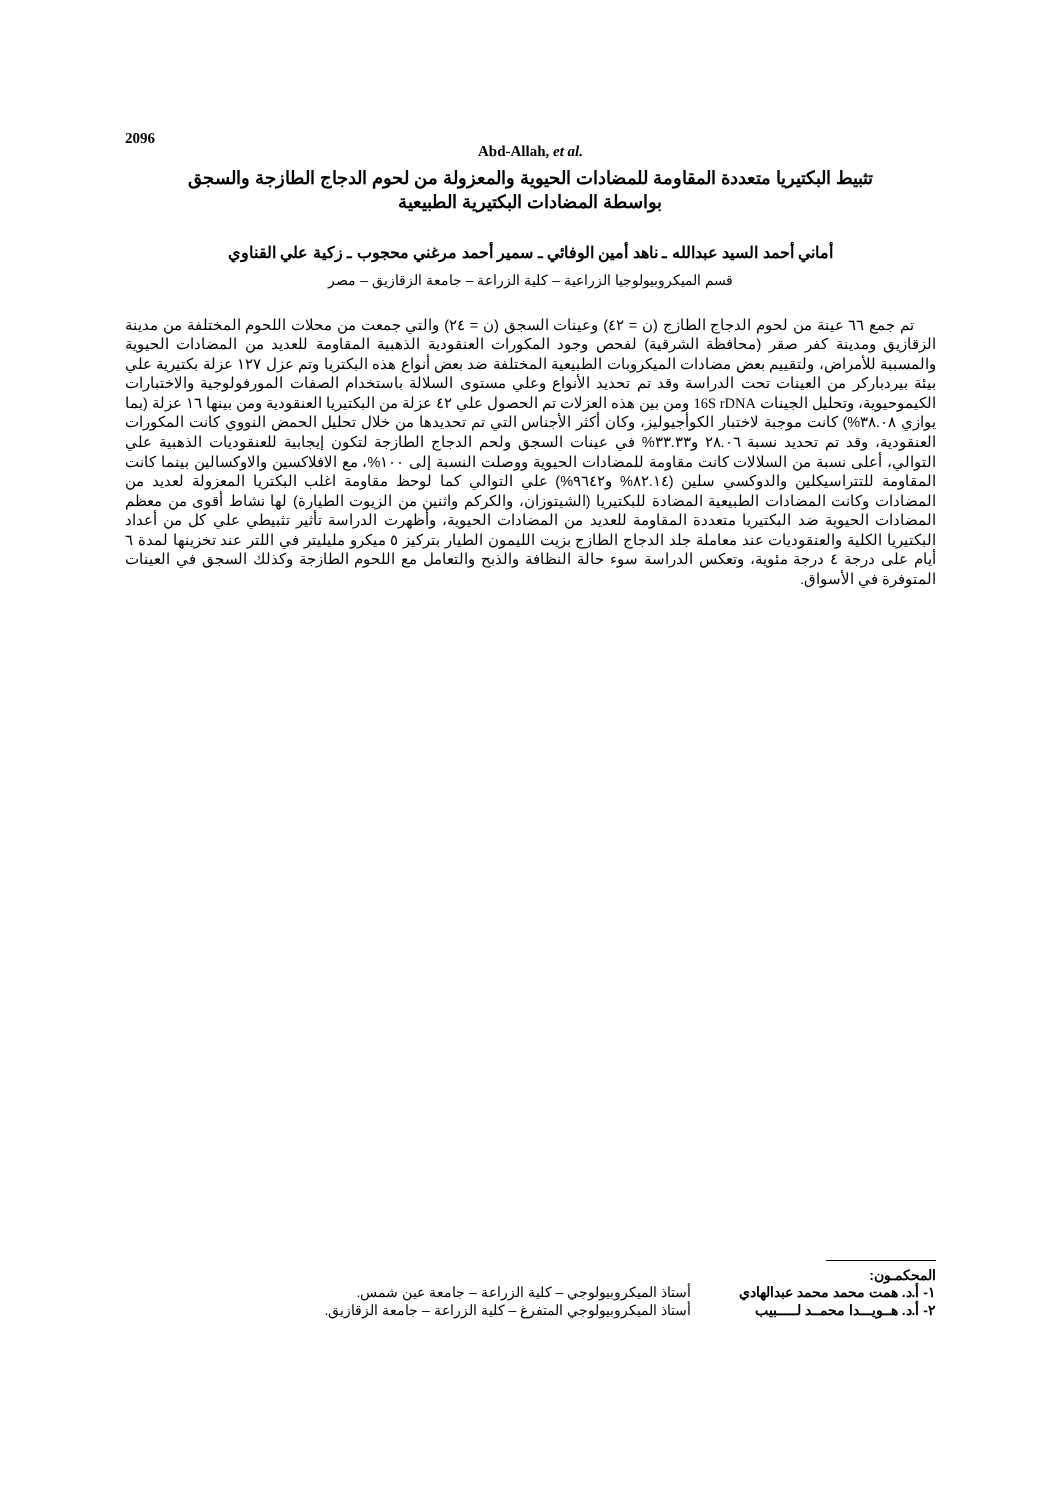2096
Abd-Allah, et al.
تثبيط البكتيريا متعددة المقاومة للمضادات الحيوية والمعزولة من لحوم الدجاج الطازجة والسجق
بواسطة المضادات البكتيرية الطبيعية
أماني أحمد السيد عبدالله ـ ناهد أمين الوفائي ـ سمير أحمد مرغني محجوب ـ زكية علي القناوي
قسم الميكروبيولوجيا الزراعية – كلية الزراعة – جامعة الزقازيق – مصر
تم جمع ٦٦ عينة من لحوم الدجاج الطازج (ن = ٤٢) وعينات السجق (ن = ٢٤) والتي جمعت من محلات اللحوم المختلفة من مدينة الزقازيق ومدينة كفر صقر (محافظة الشرقية) لفحص وجود المكورات العنقودية الذهبية المقاومة للعديد من المضادات الحيوية والمسببة للأمراض، ولتقييم بعض مضادات الميكروبات الطبيعية المختلفة ضد بعض أنواع هذه البكتريا وتم عزل ١٢٧ عزلة بكتيرية علي بيئة بيردباركر من العينات تحت الدراسة وقد تم تحديد الأنواع وعلي مستوى السلالة باستخدام الصفات المورفولوجية والاختبارات الكيموحيوية، وتحليل الجينات 16S rDNA ومن بين هذه العزلات تم الحصول علي ٤٢ عزلة من البكتيريا العنقودية ومن بينها ١٦ عزلة (بما يوازي ٣٨.٠٨%) كانت موجبة لاختبار الكوأجيوليز، وكان أكثر الأجناس التي تم تحديدها من خلال تحليل الحمض النووي كانت المكورات العنقودية، وقد تم تحديد نسبة ٢٨.٠٦ و٣٣.٣٣% في عينات السجق ولحم الدجاج الطازجة لتكون إيجابية للعنقوديات الذهبية علي التوالي، أعلى نسبة من السلالات كانت مقاومة للمضادات الحيوية ووصلت النسبة إلى ١٠٠%، مع الافلاكسين والاوكسالين بينما كانت المقاومة للتتراسيكلين والدوكسي سلين (٨٢.١٤% و٩٦٤٢%) علي التوالي كما لوحظ مقاومة اغلب البكتريا المعزولة لعديد من المضادات وكانت المضادات الطبيعية المضادة للبكتيريا (الشيتوزان، والكركم واثنين من الزيوت الطيارة) لها نشاط أقوى من معظم المضادات الحيوية ضد البكتيريا متعددة المقاومة للعديد من المضادات الحيوية، وأظهرت الدراسة تأثير تثبيطي علي كل من أعداد البكتيريا الكلية والعنقوديات عند معاملة جلد الدجاج الطازج بزيت الليمون الطيار بتركيز ٥ ميكرو مليليتر في اللتر عند تخزينها لمدة ٦ أيام على درجة ٤ درجة مئوية، وتعكس الدراسة سوء حالة النظافة والذبح والتعامل مع اللحوم الطازجة وكذلك السجق في العينات المتوفرة في الأسواق.
المحكمـون:
| ١- أ.د. همت محمد محمد عبدالهادي | أستاذ الميكروبيولوجي – كلية الزراعة – جامعة عين شمس. |
| ٢- أ.د. هــويـــدا محمــد لـــــبيب | أستاذ الميكروبيولوجي المتفرغ – كلية الزراعة – جامعة الزقازيق. |